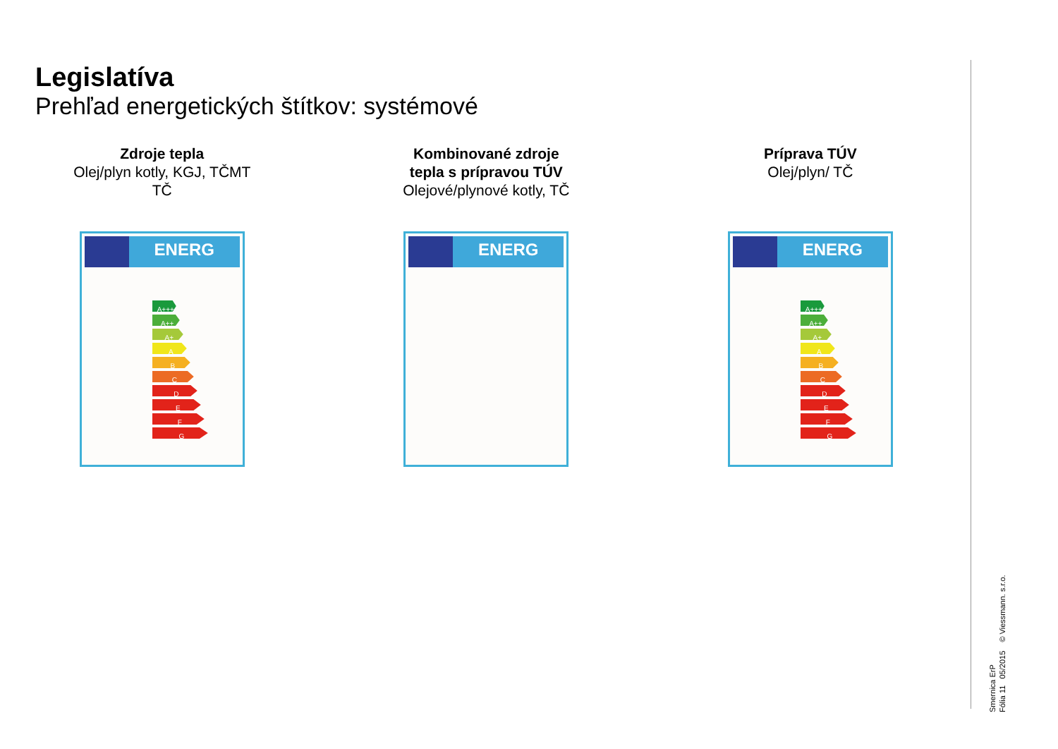Legislatíva
Prehľad energetických štítkov: systémové
Zdroje tepla
Olej/plyn kotly, KGJ, TČMT
TČ
ENERG
A+++
A++
A+
A
B
C
D
E
F
G
Kombinované zdroje
tepla s prípravou TÚV
Olejové/plynové kotly, TČ
ENERG
Príprava TÚV
Olej/plyn/ TČ
ENERG
A+++
A++
A+
A
B
C
D
E
F
G
Smernica ErP
Fólia 11 05/2015 © Viessmann. s.r.o.